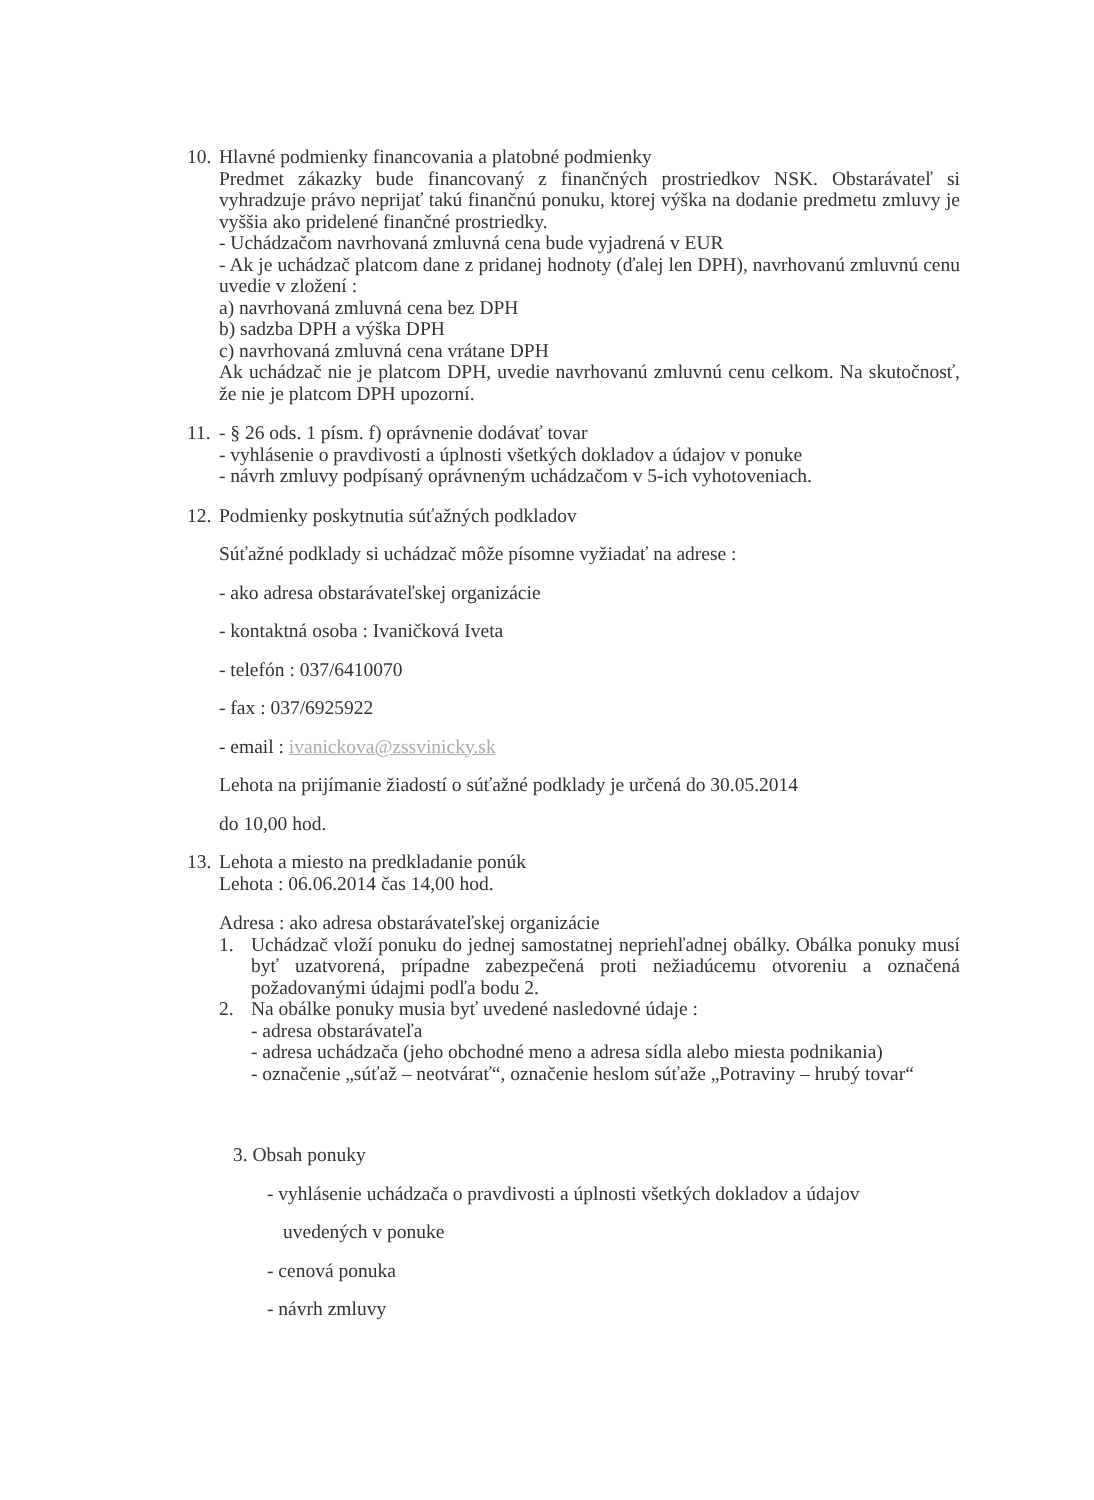10.
Hlavné podmienky financovania a platobné podmienky
Predmet zákazky bude financovaný z finančných prostriedkov NSK. Obstarávateľ si vyhradzuje právo neprijať takú finančnú ponuku, ktorej výška na dodanie predmetu zmluvy je vyššia ako pridelené finančné prostriedky.
- Uchádzačom navrhovaná zmluvná cena bude vyjadrená v EUR
- Ak je uchádzač platcom dane z pridanej hodnoty (ďalej len DPH), navrhovanú zmluvnú cenu uvedie v zložení :
a) navrhovaná zmluvná cena bez DPH
b) sadzba DPH a výška DPH
c) navrhovaná zmluvná cena vrátane DPH
Ak uchádzač nie je platcom DPH, uvedie navrhovanú zmluvnú cenu celkom. Na skutočnosť, že nie je platcom DPH upozorní.
11.
- § 26 ods. 1 písm. f) oprávnenie dodávať tovar
- vyhlásenie o pravdivosti a úplnosti všetkých dokladov a údajov v ponuke
- návrh zmluvy podpísaný oprávneným uchádzačom v 5-ich vyhotoveniach.
12.
Podmienky poskytnutia súťažných podkladov
Súťažné podklady si uchádzač môže písomne vyžiadať na adrese :
- ako adresa obstarávateľskej organizácie
- kontaktná osoba : Ivaničková Iveta
- telefón : 037/6410070
- fax : 037/6925922
- email : ivanickova@zssvinicky.sk
Lehota na prijímanie žiadostí o súťažné podklady je určená do 30.05.2014
do 10,00 hod.
13.
Lehota a miesto na predkladanie ponúk
Lehota : 06.06.2014 čas 14,00 hod.
Adresa : ako adresa obstarávateľskej organizácie
1. Uchádzač vloží ponuku do jednej samostatnej nepriehľadnej obálky. Obálka ponuky musí byť uzatvorená, prípadne zabezpečená proti nežiadúcemu otvoreniu a označená požadovanými údajmi podľa bodu 2.
2. Na obálke ponuky musia byť uvedené nasledovné údaje :
- adresa obstarávateľa
- adresa uchádzača (jeho obchodné meno a adresa sídla alebo miesta podnikania)
- označenie „súťaž – neotvárať“, označenie heslom súťaže „Potraviny – hrubý tovar“
3. Obsah ponuky
- vyhlásenie uchádzača o pravdivosti a úplnosti všetkých dokladov a údajov
uvedených v ponuke
- cenová ponuka
- návrh zmluvy